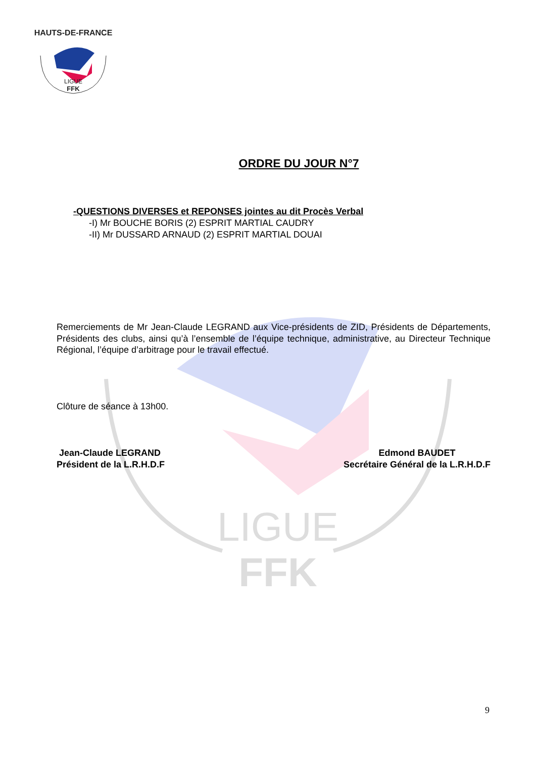LIGUE
FFK
HAUTS-DE-FRANCE
LIGUE
FFK
ORDRE DU JOUR N°7
-QUESTIONS DIVERSES et REPONSES jointes au dit Procès Verbal
-I) Mr BOUCHE BORIS (2) ESPRIT MARTIAL CAUDRY
-II) Mr DUSSARD ARNAUD (2) ESPRIT MARTIAL DOUAI
Remerciements de Mr Jean-Claude LEGRAND aux Vice-présidents de ZID, Présidents de Départements, Présidents des clubs, ainsi qu’à l’ensemble de l’équipe technique, administrative, au Directeur Technique Régional, l’équipe d’arbitrage pour le travail effectué.
Clôture de séance à 13h00.
Jean-Claude LEGRAND
Président de la L.R.H.D.F
Edmond BAUDET
Secrétaire Général de la L.R.H.D.F
9